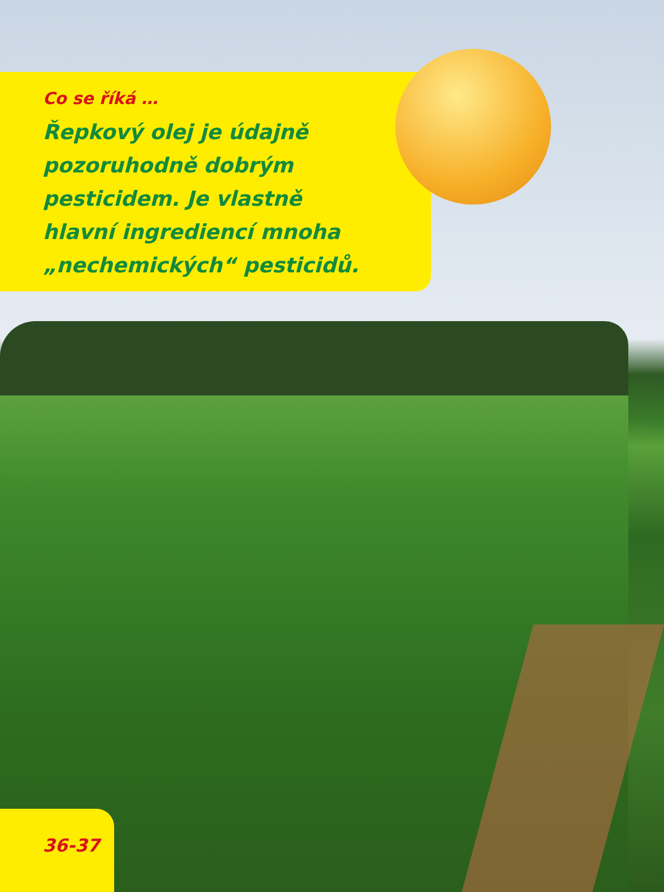Co se říká …
Řepkový olej je údajně
pozoruhodně dobrým
pesticidem. Je vlastně
hlavní ingrediencí mnoha
„nechemických“ pesticidů.
36-37